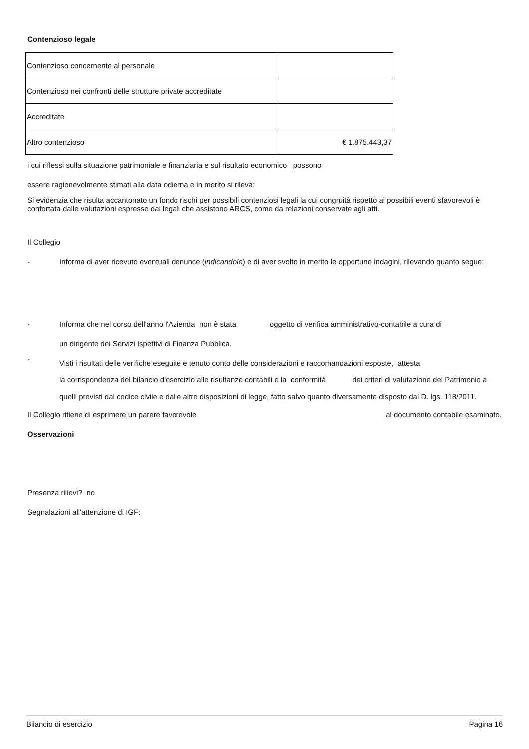Contenzioso legale
| Contenzioso concernente al personale | |
| Contenzioso nei confronti delle strutture private accreditate | |
| Accreditate | |
| Altro contenzioso | € 1.875.443,37 |
i cui riflessi sulla situazione patrimoniale e finanziaria e sul risultato economico possono
essere ragionevolmente stimati alla data odierna e in merito si rileva:
Si evidenzia che risulta accantonato un fondo rischi per possibili contenziosi legali la cui congruità rispetto ai possibili eventi sfavorevoli è confortata dalle valutazioni espresse dai legali che assistono ARCS, come da relazioni conservate agli atti.
Il Collegio
- Informa di aver ricevuto eventuali denunce (indicandole) e di aver svolto in merito le opportune indagini, rilevando quanto segue:
- Informa che nel corso dell'anno l'Azienda non è stata oggetto di verifica amministrativo-contabile a cura di
un dirigente dei Servizi Ispettivi di Finanza Pubblica.
- Visti i risultati delle verifiche eseguite e tenuto conto delle considerazioni e raccomandazioni esposte, attesta
la corrispondenza del bilancio d'esercizio alle risultanze contabili e la conformità dei criteri di valutazione del Patrimonio a quelli previsti dal codice civile e dalle altre disposizioni di legge, fatto salvo quanto diversamente disposto dal D. lgs. 118/2011.
Il Collegio ritiene di esprimere un parere favorevole al documento contabile esaminato.
Osservazioni
Presenza rilievi? no
Segnalazioni all'attenzione di IGF:
Bilancio di esercizio Pagina 16